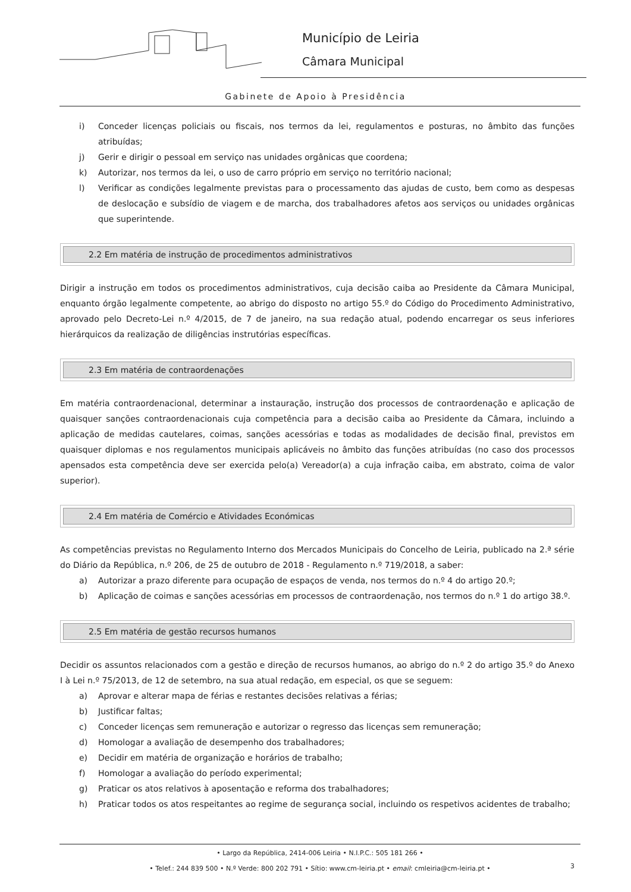Município de Leiria
Câmara Municipal
Gabinete de Apoio à Presidência
i) Conceder licenças policiais ou fiscais, nos termos da lei, regulamentos e posturas, no âmbito das funções atribuídas;
j) Gerir e dirigir o pessoal em serviço nas unidades orgânicas que coordena;
k) Autorizar, nos termos da lei, o uso de carro próprio em serviço no território nacional;
l) Verificar as condições legalmente previstas para o processamento das ajudas de custo, bem como as despesas de deslocação e subsídio de viagem e de marcha, dos trabalhadores afetos aos serviços ou unidades orgânicas que superintende.
2.2 Em matéria de instrução de procedimentos administrativos
Dirigir a instrução em todos os procedimentos administrativos, cuja decisão caiba ao Presidente da Câmara Municipal, enquanto órgão legalmente competente, ao abrigo do disposto no artigo 55.º do Código do Procedimento Administrativo, aprovado pelo Decreto-Lei n.º 4/2015, de 7 de janeiro, na sua redação atual, podendo encarregar os seus inferiores hierárquicos da realização de diligências instrutórias específicas.
2.3 Em matéria de contraordenações
Em matéria contraordenacional, determinar a instauração, instrução dos processos de contraordenação e aplicação de quaisquer sanções contraordenacionais cuja competência para a decisão caiba ao Presidente da Câmara, incluindo a aplicação de medidas cautelares, coimas, sanções acessórias e todas as modalidades de decisão final, previstos em quaisquer diplomas e nos regulamentos municipais aplicáveis no âmbito das funções atribuídas (no caso dos processos apensados esta competência deve ser exercida pelo(a) Vereador(a) a cuja infração caiba, em abstrato, coima de valor superior).
2.4 Em matéria de Comércio e Atividades Económicas
As competências previstas no Regulamento Interno dos Mercados Municipais do Concelho de Leiria, publicado na 2.ª série do Diário da República, n.º 206, de 25 de outubro de 2018 - Regulamento n.º 719/2018, a saber:
a) Autorizar a prazo diferente para ocupação de espaços de venda, nos termos do n.º 4 do artigo 20.º;
b) Aplicação de coimas e sanções acessórias em processos de contraordenação, nos termos do n.º 1 do artigo 38.º.
2.5 Em matéria de gestão recursos humanos
Decidir os assuntos relacionados com a gestão e direção de recursos humanos, ao abrigo do n.º 2 do artigo 35.º do Anexo I à Lei n.º 75/2013, de 12 de setembro, na sua atual redação, em especial, os que se seguem:
a) Aprovar e alterar mapa de férias e restantes decisões relativas a férias;
b) Justificar faltas;
c) Conceder licenças sem remuneração e autorizar o regresso das licenças sem remuneração;
d) Homologar a avaliação de desempenho dos trabalhadores;
e) Decidir em matéria de organização e horários de trabalho;
f) Homologar a avaliação do período experimental;
g) Praticar os atos relativos à aposentação e reforma dos trabalhadores;
h) Praticar todos os atos respeitantes ao regime de segurança social, incluindo os respetivos acidentes de trabalho;
• Largo da República, 2414-006 Leiria • N.I.P.C.: 505 181 266 •
3
• Telef.: 244 839 500 • N.º Verde: 800 202 791 • Sítio: www.cm-leiria.pt • email: cmleiria@cm-leiria.pt •